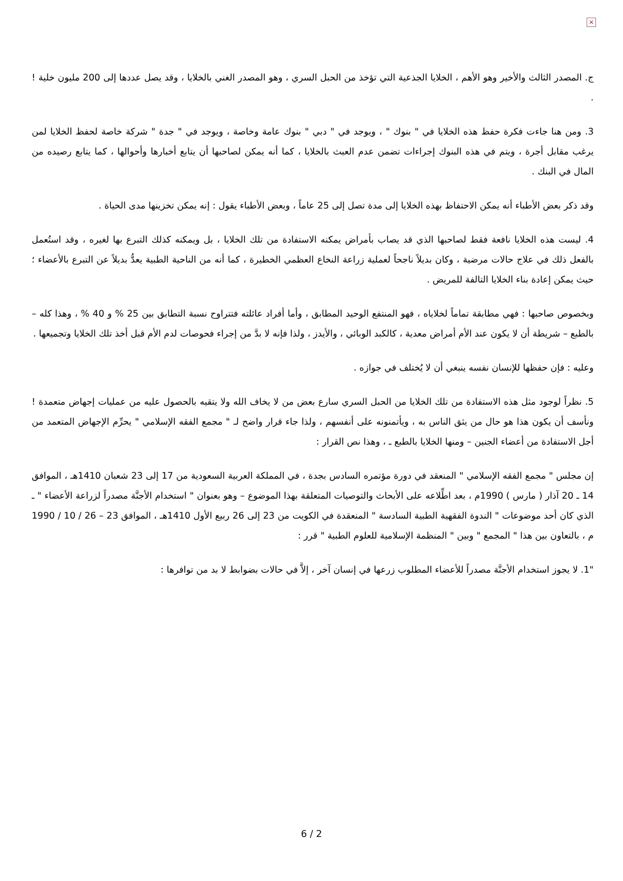×
ج. المصدر الثالث والأخير وهو الأهم ، الخلايا الجذعية التي تؤخذ من الحبل السري ، وهو المصدر الغني بالخلايا ، وقد يصل عددها إلى 200 مليون خلية ! .
3. ومن هنا جاءت فكرة حفظ هذه الخلايا في " بنوك " ، ويوجد في " دبي " بنوك عامة وخاصة ، ويوجد في " جدة " شركة خاصة لحفظ الخلايا لمن يرغب مقابل أجرة ، ويتم في هذه البنوك إجراءات تضمن عدم العبث بالخلايا ، كما أنه يمكن لصاحبها أن يتابع أخبارها وأحوالها ، كما يتابع رصيده من المال في البنك .
وقد ذكر بعض الأطباء أنه يمكن الاحتفاظ بهذه الخلايا إلى مدة تصل إلى 25 عاماً ، وبعض الأطباء يقول : إنه يمكن تخزينها مدى الحياة .
4. ليست هذه الخلايا نافعة فقط لصاحبها الذي قد يصاب بأمراض يمكنه الاستفادة من تلك الخلايا ، بل ويمكنه كذلك التبرع بها لغيره ، وقد استُعمل بالفعل ذلك في علاج حالات مرضية ، وكان بديلاً ناجحاً لعملية زراعة النخاع العظمي الخطيرة ، كما أنه من الناحية الطبية يعدُّ بديلاً عن التبرع بالأعضاء ؛ حيث يمكن إعادة بناء الخلايا التالفة للمريض .
وبخصوص صاحبها : فهي مطابقة تماماً لخلاياه ، فهو المنتفع الوحيد المطابق ، وأما أفراد عائلته فتتراوح نسبة التطابق بين 25 % و 40 % ، وهذا كله – بالطبع – شريطة أن لا يكون عند الأم أمراض معدية ، كالكبد الوبائي ، والأيدز ، ولذا فإنه لا بدَّ من إجراء فحوصات لدم الأم قبل أخذ تلك الخلايا وتجميعها .
وعليه : فإن حفظها للإنسان نفسه ينبغي أن لا يُختلف في جوازه .
5. نظراً لوجود مثل هذه الاستفادة من تلك الخلايا من الحبل السري سارع بعض من لا يخاف الله ولا يتقيه بالحصول عليه من عمليات إجهاض متعمدة ! ونأسف أن يكون هذا هو حال من يثق الناس به ، ويأتمنونه على أنفسهم ، ولذا جاء قرار واضح لـ " مجمع الفقه الإسلامي " يحرِّم الإجهاض المتعمد من أجل الاستفادة من أعضاء الجنين – ومنها الخلايا بالطبع ـ ، وهذا نص القرار :
إن مجلس " مجمع الفقه الإسلامي " المنعقد في دورة مؤتمره السادس بجدة ، في المملكة العربية السعودية من 17 إلى 23 شعبان 1410هـ ، الموافق 14 ـ 20 آذار ( مارس ) 1990م ، بعد اطِّلاعه على الأبحاث والتوصيات المتعلقة بهذا الموضوع – وهو بعنوان " استخدام الأجنَّة مصدراً لزراعة الأعضاء " ـ الذي كان أحد موضوعات " الندوة الفقهية الطبية السادسة " المنعقدة في الكويت من 23 إلى 26 ربيع الأول 1410هـ ، الموافق 23 – 26 / 10 / 1990 م ، بالتعاون بين هذا " المجمع " وبين " المنظمة الإسلامية للعلوم الطبية " قرر :
"1. لا يجوز استخدام الأجنَّة مصدراً للأعضاء المطلوب زرعها في إنسان آخر ، إلاَّ في حالات بضوابط لا بد من توافرها :
6 / 2